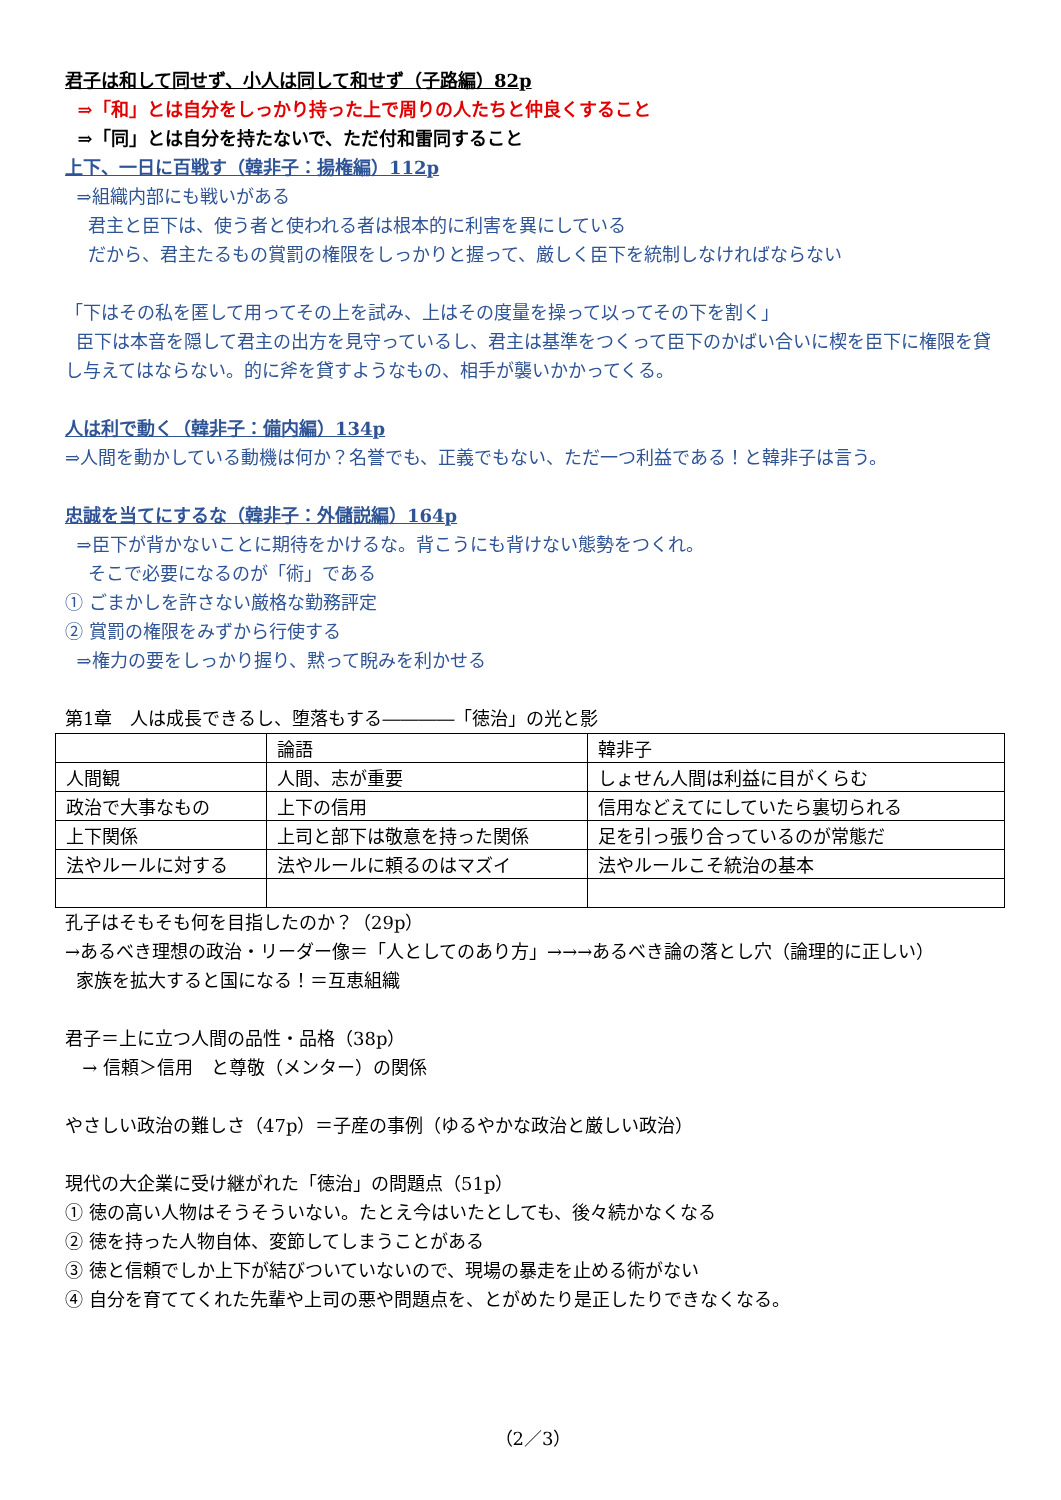君子は和して同せず、小人は同して和せず（子路編）82p
⇒「和」とは自分をしっかり持った上で周りの人たちと仲良くすること
⇒「同」とは自分を持たないで、ただ付和雷同すること
上下、一日に百戦す（韓非子：揚権編）112p
⇒組織内部にも戦いがある
君主と臣下は、使う者と使われる者は根本的に利害を異にしている
だから、君主たるもの賞罰の権限をしっかりと握って、厳しく臣下を統制しなければならない
「下はその私を匿して用ってその上を試み、上はその度量を操って以ってその下を割く」
臣下は本音を隠して君主の出方を見守っているし、君主は基準をつくって臣下のかばい合いに楔を臣下に権限を貸し与えてはならない。的に斧を貸すようなもの、相手が襲いかかってくる。
人は利で動く（韓非子：備内編）134p
⇒人間を動かしている動機は何か？名誉でも、正義でもない、ただ一つ利益である！と韓非子は言う。
忠誠を当てにするな（韓非子：外儲説編）164p
⇒臣下が背かないことに期待をかけるな。背こうにも背けない態勢をつくれ。
そこで必要になるのが「術」である
① ごまかしを許さない厳格な勤務評定
② 賞罰の権限をみずから行使する
⇒権力の要をしっかり握り、黙って睨みを利かせる
第1章　人は成長できるし、堕落もする――――「徳治」の光と影
| | 論語 | 韓非子 |
| 人間観 | 人間、志が重要 | しょせん人間は利益に目がくらむ |
| 政治で大事なもの | 上下の信用 | 信用などえてにしていたら裏切られる |
| 上下関係 | 上司と部下は敬意を持った関係 | 足を引っ張り合っているのが常態だ |
| 法やルールに対する | 法やルールに頼るのはマズイ | 法やルールこそ統治の基本 |
孔子はそもそも何を目指したのか？（29p）
→あるべき理想の政治・リーダー像＝「人としてのあり方」→→→あるべき論の落とし穴（論理的に正しい）
家族を拡大すると国になる！＝互恵組織
君子＝上に立つ人間の品性・品格（38p）
→ 信頼＞信用　と尊敬（メンター）の関係
やさしい政治の難しさ（47p）＝子産の事例（ゆるやかな政治と厳しい政治）
現代の大企業に受け継がれた「徳治」の問題点（51p）
① 徳の高い人物はそうそういない。たとえ今はいたとしても、後々続かなくなる
② 徳を持った人物自体、変節してしまうことがある
③ 徳と信頼でしか上下が結びついていないので、現場の暴走を止める術がない
④ 自分を育ててくれた先輩や上司の悪や問題点を、とがめたり是正したりできなくなる。
（2／3）